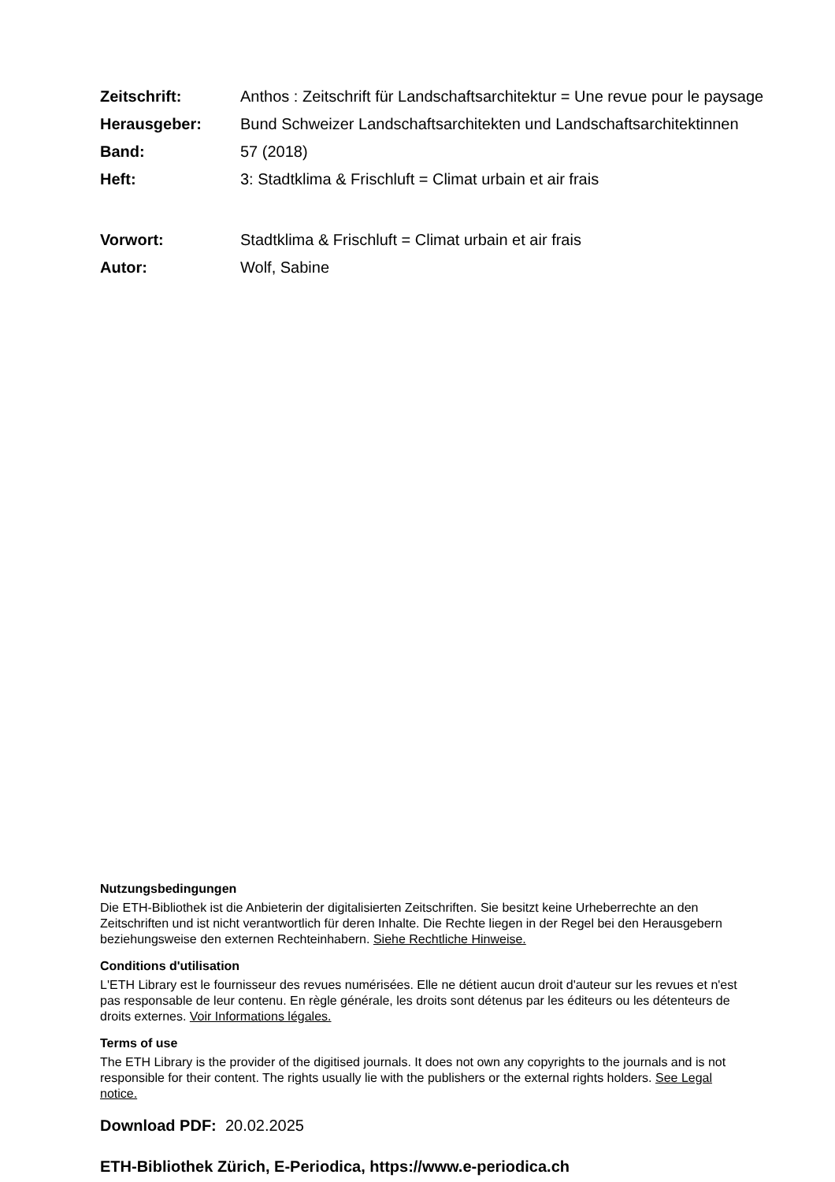Zeitschrift: Anthos : Zeitschrift für Landschaftsarchitektur = Une revue pour le paysage
Herausgeber: Bund Schweizer Landschaftsarchitekten und Landschaftsarchitektinnen
Band: 57 (2018)
Heft: 3: Stadtklima & Frischluft = Climat urbain et air frais
Vorwort: Stadtklima & Frischluft = Climat urbain et air frais
Autor: Wolf, Sabine
Nutzungsbedingungen
Die ETH-Bibliothek ist die Anbieterin der digitalisierten Zeitschriften. Sie besitzt keine Urheberrechte an den Zeitschriften und ist nicht verantwortlich für deren Inhalte. Die Rechte liegen in der Regel bei den Herausgebern beziehungsweise den externen Rechteinhabern. Siehe Rechtliche Hinweise.
Conditions d'utilisation
L'ETH Library est le fournisseur des revues numérisées. Elle ne détient aucun droit d'auteur sur les revues et n'est pas responsable de leur contenu. En règle générale, les droits sont détenus par les éditeurs ou les détenteurs de droits externes. Voir Informations légales.
Terms of use
The ETH Library is the provider of the digitised journals. It does not own any copyrights to the journals and is not responsible for their content. The rights usually lie with the publishers or the external rights holders. See Legal notice.
Download PDF: 20.02.2025
ETH-Bibliothek Zürich, E-Periodica, https://www.e-periodica.ch